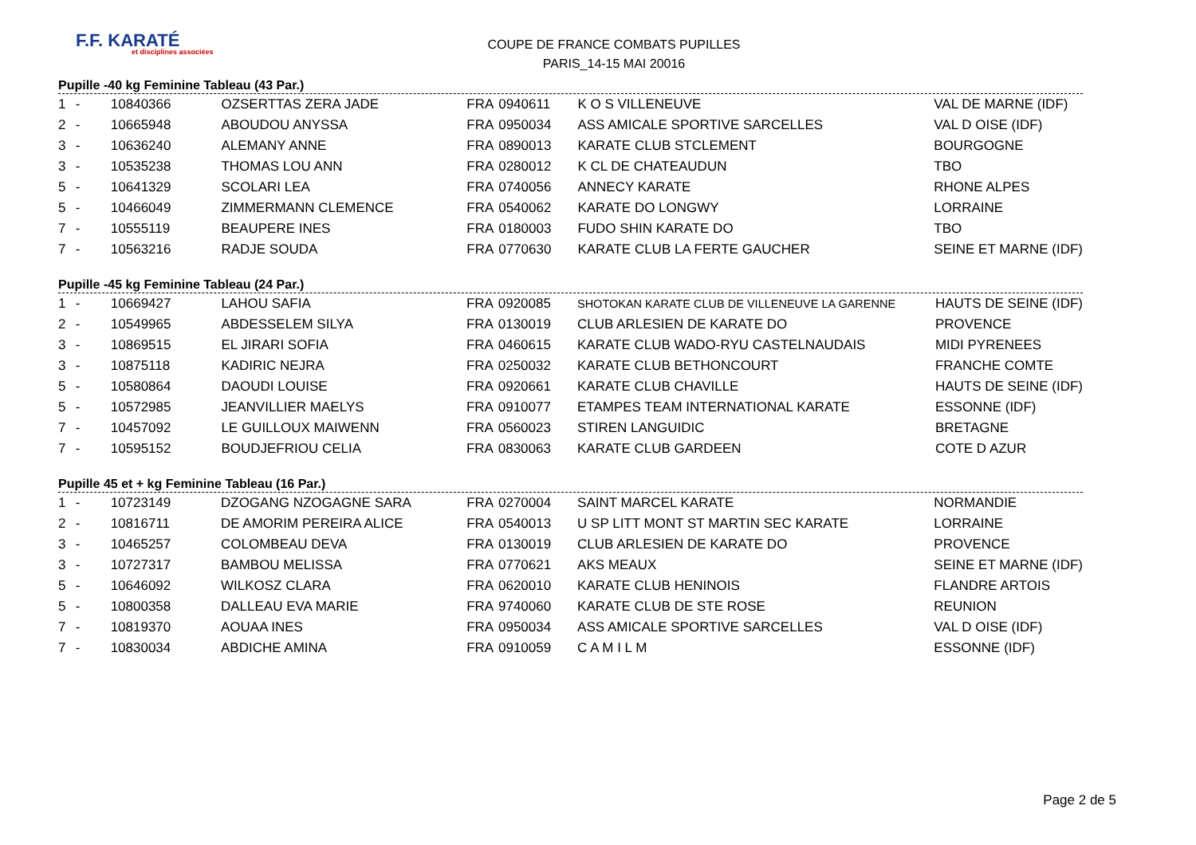F.F. KARATÉ
et disciplines associées
COUPE DE FRANCE COMBATS PUPILLES
PARIS_14-15 MAI 20016
Pupille -40 kg Feminine Tableau (43 Par.)
| 1 | - | 10840366 | OZSERTTAS ZERA JADE | FRA | 0940611 | K O S VILLENEUVE | VAL DE MARNE (IDF) |
| 2 | - | 10665948 | ABOUDOU ANYSSA | FRA | 0950034 | ASS AMICALE SPORTIVE SARCELLES | VAL D OISE (IDF) |
| 3 | - | 10636240 | ALEMANY ANNE | FRA | 0890013 | KARATE CLUB STCLEMENT | BOURGOGNE |
| 3 | - | 10535238 | THOMAS LOU ANN | FRA | 0280012 | K CL DE CHATEAUDUN | TBO |
| 5 | - | 10641329 | SCOLARI LEA | FRA | 0740056 | ANNECY KARATE | RHONE ALPES |
| 5 | - | 10466049 | ZIMMERMANN CLEMENCE | FRA | 0540062 | KARATE DO LONGWY | LORRAINE |
| 7 | - | 10555119 | BEAUPERE INES | FRA | 0180003 | FUDO SHIN KARATE DO | TBO |
| 7 | - | 10563216 | RADJE SOUDA | FRA | 0770630 | KARATE CLUB LA FERTE GAUCHER | SEINE ET MARNE (IDF) |
Pupille -45 kg Feminine Tableau (24 Par.)
| 1 | - | 10669427 | LAHOU SAFIA | FRA | 0920085 | SHOTOKAN KARATE CLUB DE VILLENEUVE LA GARENNE | HAUTS DE SEINE (IDF) |
| 2 | - | 10549965 | ABDESSELEM SILYA | FRA | 0130019 | CLUB ARLESIEN DE KARATE DO | PROVENCE |
| 3 | - | 10869515 | EL JIRARI SOFIA | FRA | 0460615 | KARATE CLUB WADO-RYU CASTELNAUDAIS | MIDI PYRENEES |
| 3 | - | 10875118 | KADIRIC NEJRA | FRA | 0250032 | KARATE CLUB BETHONCOURT | FRANCHE COMTE |
| 5 | - | 10580864 | DAOUDI LOUISE | FRA | 0920661 | KARATE CLUB CHAVILLE | HAUTS DE SEINE (IDF) |
| 5 | - | 10572985 | JEANVILLIER MAELYS | FRA | 0910077 | ETAMPES TEAM INTERNATIONAL KARATE | ESSONNE (IDF) |
| 7 | - | 10457092 | LE GUILLOUX MAIWENN | FRA | 0560023 | STIREN LANGUIDIC | BRETAGNE |
| 7 | - | 10595152 | BOUDJEFRIOU CELIA | FRA | 0830063 | KARATE CLUB GARDEEN | COTE D AZUR |
Pupille 45 et + kg Feminine Tableau (16 Par.)
| 1 | - | 10723149 | DZOGANG NZOGAGNE SARA | FRA | 0270004 | SAINT MARCEL KARATE | NORMANDIE |
| 2 | - | 10816711 | DE AMORIM PEREIRA ALICE | FRA | 0540013 | U SP LITT MONT ST MARTIN SEC KARATE | LORRAINE |
| 3 | - | 10465257 | COLOMBEAU DEVA | FRA | 0130019 | CLUB ARLESIEN DE KARATE DO | PROVENCE |
| 3 | - | 10727317 | BAMBOU MELISSA | FRA | 0770621 | AKS MEAUX | SEINE ET MARNE (IDF) |
| 5 | - | 10646092 | WILKOSZ CLARA | FRA | 0620010 | KARATE CLUB HENINOIS | FLANDRE ARTOIS |
| 5 | - | 10800358 | DALLEAU EVA MARIE | FRA | 9740060 | KARATE CLUB DE STE ROSE | REUNION |
| 7 | - | 10819370 | AOUAA INES | FRA | 0950034 | ASS AMICALE SPORTIVE SARCELLES | VAL D OISE (IDF) |
| 7 | - | 10830034 | ABDICHE AMINA | FRA | 0910059 | C A M I L M | ESSONNE (IDF) |
Page 2 de 5